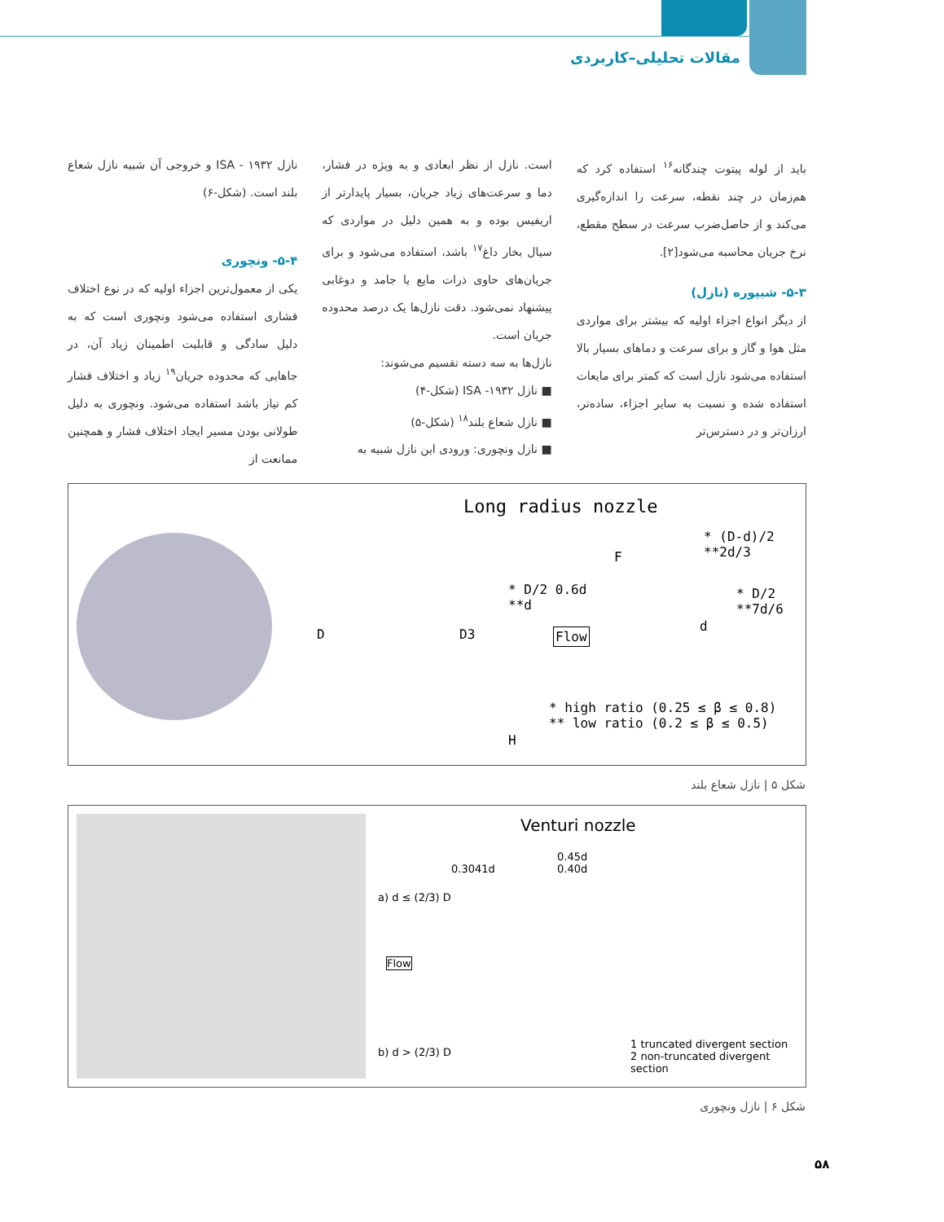مقالات تحلیلی–کاربردی
باید از لوله پیتوت چندگانه<sup>۱۶</sup> استفاده کرد که هم‌زمان در چند نقطه، سرعت را اندازه‌گیری می‌کند و از حاصل‌ضرب سرعت در سطح مقطع، نرخ جریان محاسبه می‌شود[۲].
۵-۳- شیپوره (نازل)
از دیگر انواع اجزاء اولیه که بیشتر برای مواردی مثل هوا و گاز و برای سرعت و دماهای بسیار بالا استفاده می‌شود نازل است که کمتر برای مایعات استفاده شده و نسبت به سایر اجزاء، ساده‌تر، ارزان‌تر و در دسترس‌تر
است. نازل از نظر ابعادی و به ویژه در فشار، دما و سرعت‌های زیاد جریان، بسیار پایدارتر از اریفیس بوده و به همین دلیل در مواردی که سیال بخار داغ<sup>۱۷</sup> باشد، استفاده می‌شود و برای جریان‌های حاوی ذرات مایع یا جامد و دوغابی پیشنهاد نمی‌شود. دقت نازل‌ها یک درصد محدوده جریان است.
نازل‌ها به سه دسته تقسیم می‌شوند:
■ نازل ۱۹۳۲- ISA (شکل-۴)
■ نازل شعاع بلند<sup>۱۸</sup> (شکل-۵)
■ نازل ونچوری: ورودی این نازل شبیه به
نازل ۱۹۳۲ - ISA و خروجی آن شبیه نازل شعاع بلند است. (شکل-۶)
۵-۴- ونچوری
یکی از معمول‌ترین اجزاء اولیه که در نوع اختلاف فشاری استفاده می‌شود ونچوری است که به دلیل سادگی و قابلیت اطمینان زیاد آن، در جاهایی که محدوده جریان<sup>۱۹</sup> زیاد و اختلاف فشار کم نیاز باشد استفاده می‌شود. ونچوری به دلیل طولانی بودن مسیر ایجاد اختلاف فشار و همچنین ممانعت از
Long radius nozzle
* (D-d)/2
**2d/3
F
* D/2 0.6d
**d
* D/2
**7d/6
D D3 Flow
d
* high ratio (0.25 ≤ β ≤ 0.8)
** low ratio (0.2 ≤ β ≤ 0.5)
H
شکل ۵ | نازل شعاع بلند
Venturi nozzle
0.3041d
0.45d
0.40d
a) d ≤ (2/3) D
Flow
b) d > (2/3) D
1 truncated divergent section
2 non-truncated divergent section
شکل ۶ | نازل ونچوری
۵۸